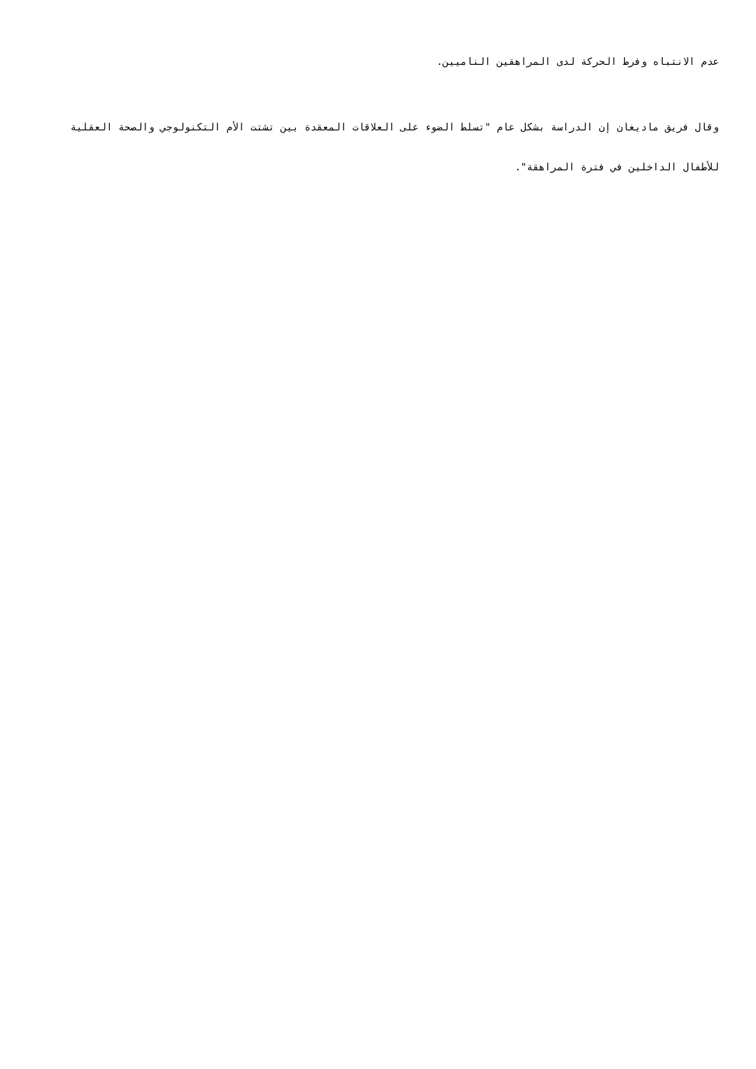عدم الانتباه وفرط الحركة لدى المراهقين الناميين.
وقال فريق ماديغان إن الدراسة بشكل عام "تسلط الضوء على العلاقات المعقدة بين تشتت الأم التكنولوجي والصحة العقلية للأطفال الداخلين في فترة المراهقة".